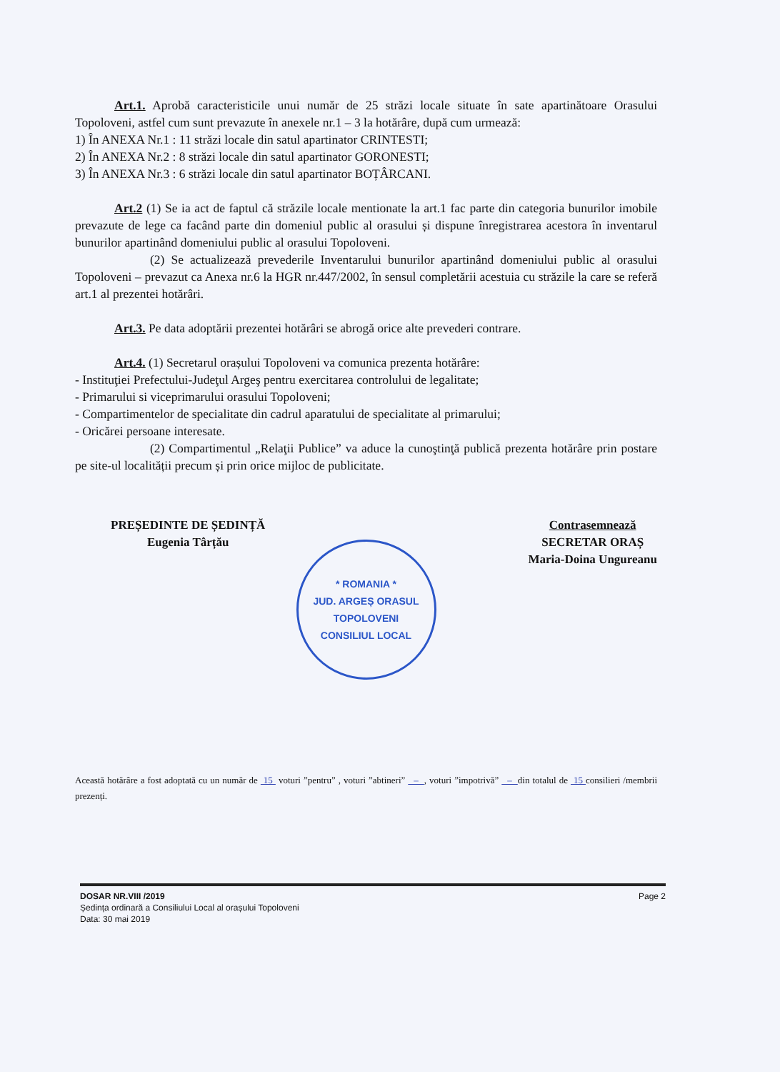Art.1. Aprobă caracteristicile unui număr de 25 străzi locale situate în sate apartinătoare Orasului Topoloveni, astfel cum sunt prevazute în anexele nr.1 – 3 la hotărâre, după cum urmează:
1) În ANEXA Nr.1 : 11 străzi locale din satul apartinator CRINTESTI;
2) În ANEXA Nr.2 : 8 străzi locale din satul apartinator GORONESTI;
3) În ANEXA Nr.3 : 6 străzi locale din satul apartinator BOȚÂRCANI.
Art.2 (1) Se ia act de faptul că străzile locale mentionate la art.1 fac parte din categoria bunurilor imobile prevazute de lege ca facând parte din domeniul public al orasului și dispune înregistrarea acestora în inventarul bunurilor apartinând domeniului public al orasului Topoloveni.
(2) Se actualizează prevederile Inventarului bunurilor apartinând domeniului public al orasului Topoloveni – prevazut ca Anexa nr.6 la HGR nr.447/2002, în sensul completării acestuia cu străzile la care se referă art.1 al prezentei hotărâri.
Art.3. Pe data adoptării prezentei hotărâri se abrogă orice alte prevederi contrare.
Art.4. (1) Secretarul orașului Topoloveni va comunica prezenta hotărâre:
- Instituţiei Prefectului-Judeţul Argeş pentru exercitarea controlului de legalitate;
- Primarului si viceprimarului orasului Topoloveni;
- Compartimentelor de specialitate din cadrul aparatului de specialitate al primarului;
- Oricărei persoane interesate.
(2) Compartimentul „Relaţii Publice” va aduce la cunoştinţă publică prezenta hotărâre prin postare pe site-ul localității precum și prin orice mijloc de publicitate.
PREȘEDINTE DE ȘEDINȚĂ
Eugenia Târțău
Contrasemnează
SECRETAR ORAȘ
Maria-Doina Ungureanu
* ROMANIA *
JUD. ARGEȘ ORASUL TOPOLOVENI
CONSILIUL LOCAL
Această hotărâre a fost adoptată cu un număr de 15 voturi ”pentru” , voturi ”abtineri” – , voturi ”impotrivă” – din totalul de 15 consilieri /membrii prezenți.
Page 2 DOSAR NR.VIII /2019
Ședința ordinară a Consiliului Local al orașului Topoloveni
Data: 30 mai 2019